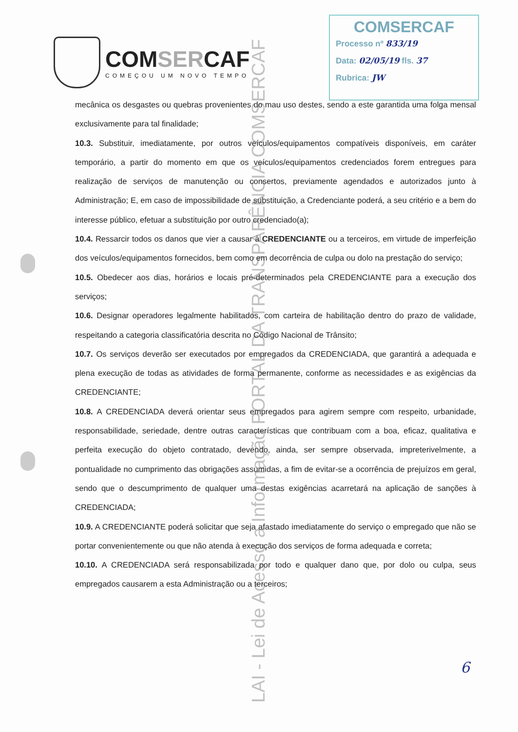COMSERCAF
COMEÇOU UM NOVO TEMPO
COMSERCAF
Processo nº 833/19
Data: 02/05/19 fls. 37
Rubrica: JW
mecânica os desgastes ou quebras provenientes do mau uso destes, sendo a este garantida uma folga mensal exclusivamente para tal finalidade;
10.3. Substituir, imediatamente, por outros veículos/equipamentos compatíveis disponíveis, em caráter temporário, a partir do momento em que os veículos/equipamentos credenciados forem entregues para realização de serviços de manutenção ou consertos, previamente agendados e autorizados junto à Administração; E, em caso de impossibilidade de substituição, a Credenciante poderá, a seu critério e a bem do interesse público, efetuar a substituição por outro credenciado(a);
10.4. Ressarcir todos os danos que vier a causar à CREDENCIANTE ou a terceiros, em virtude de imperfeição dos veículos/equipamentos fornecidos, bem como em decorrência de culpa ou dolo na prestação do serviço;
10.5. Obedecer aos dias, horários e locais pré-determinados pela CREDENCIANTE para a execução dos serviços;
10.6. Designar operadores legalmente habilitados, com carteira de habilitação dentro do prazo de validade, respeitando a categoria classificatória descrita no Código Nacional de Trânsito;
10.7. Os serviços deverão ser executados por empregados da CREDENCIADA, que garantirá a adequada e plena execução de todas as atividades de forma permanente, conforme as necessidades e as exigências da CREDENCIANTE;
10.8. A CREDENCIADA deverá orientar seus empregados para agirem sempre com respeito, urbanidade, responsabilidade, seriedade, dentre outras características que contribuam com a boa, eficaz, qualitativa e perfeita execução do objeto contratado, devendo, ainda, ser sempre observada, impreterivelmente, a pontualidade no cumprimento das obrigações assumidas, a fim de evitar-se a ocorrência de prejuízos em geral, sendo que o descumprimento de qualquer uma destas exigências acarretará na aplicação de sanções à CREDENCIADA;
10.9. A CREDENCIANTE poderá solicitar que seja afastado imediatamente do serviço o empregado que não se portar convenientemente ou que não atenda à execução dos serviços de forma adequada e correta;
10.10. A CREDENCIADA será responsabilizada por todo e qualquer dano que, por dolo ou culpa, seus empregados causarem a esta Administração ou a terceiros;
6
LAI - Lei de Acesso a Informação PORTAL DA TRANSPARÊNCIA COMSERCAF